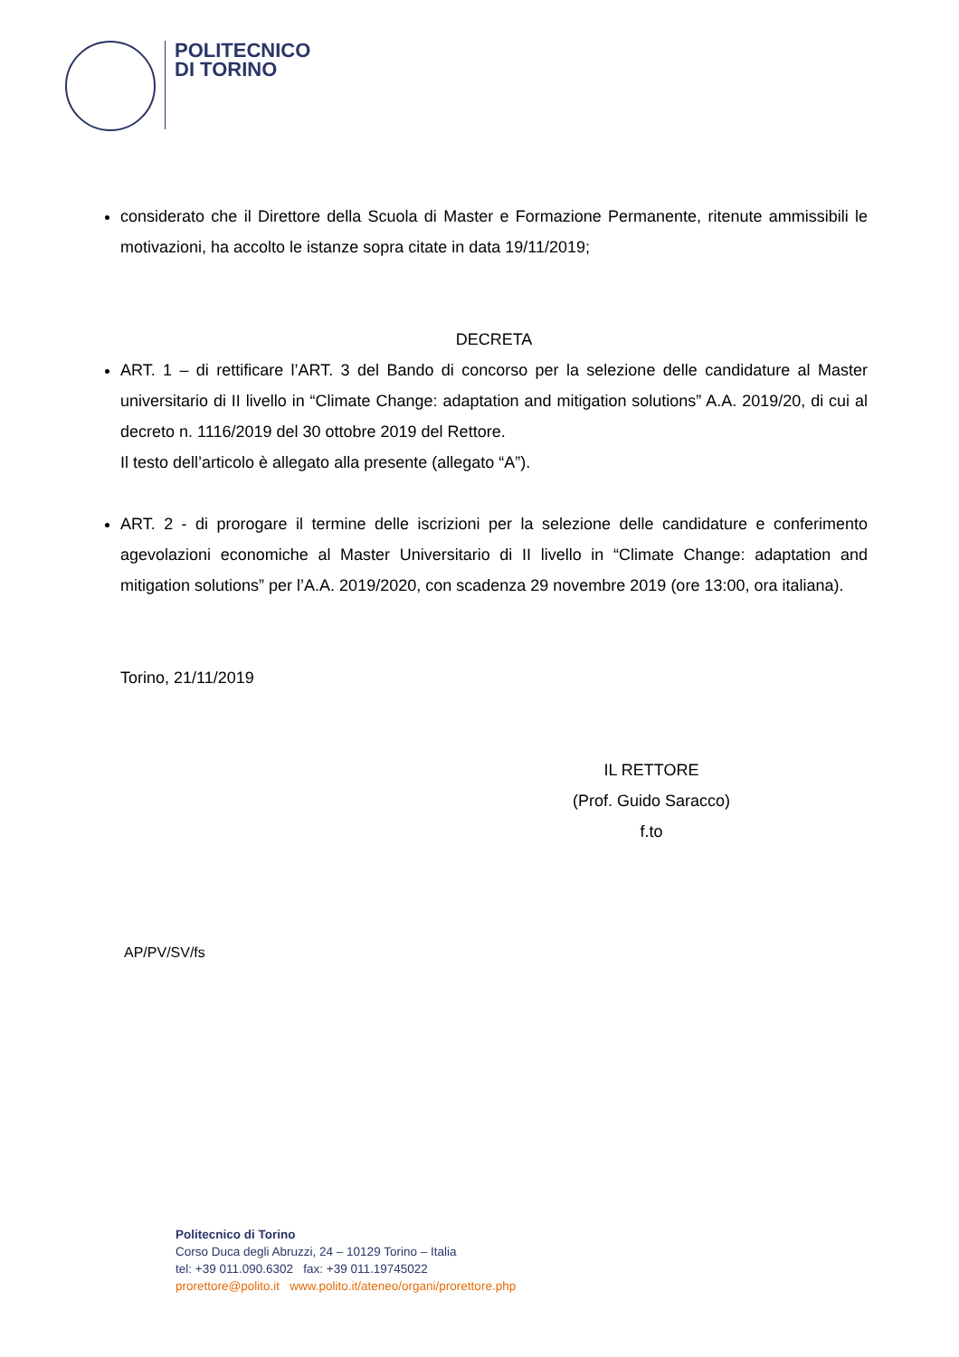POLITECNICO
DI TORINO
considerato che il Direttore della Scuola di Master e Formazione Permanente, ritenute ammissibili le motivazioni, ha accolto le istanze sopra citate in data 19/11/2019;
DECRETA
ART. 1 – di rettificare l’ART. 3 del Bando di concorso per la selezione delle candidature al Master universitario di II livello in “Climate Change: adaptation and mitigation solutions” A.A. 2019/20, di cui al decreto n. 1116/2019 del 30 ottobre 2019 del Rettore.
Il testo dell’articolo è allegato alla presente (allegato “A”).
ART. 2 - di prorogare il termine delle iscrizioni per la selezione delle candidature e conferimento agevolazioni economiche al Master Universitario di II livello in “Climate Change: adaptation and mitigation solutions” per l’A.A. 2019/2020, con scadenza 29 novembre 2019 (ore 13:00, ora italiana).
Torino, 21/11/2019
IL RETTORE
(Prof. Guido Saracco)
f.to
AP/PV/SV/fs
Politecnico di Torino
Corso Duca degli Abruzzi, 24 – 10129 Torino – Italia
tel: +39 011.090.6302 fax: +39 011.19745022
prorettore@polito.it www.polito.it/ateneo/organi/prorettore.php